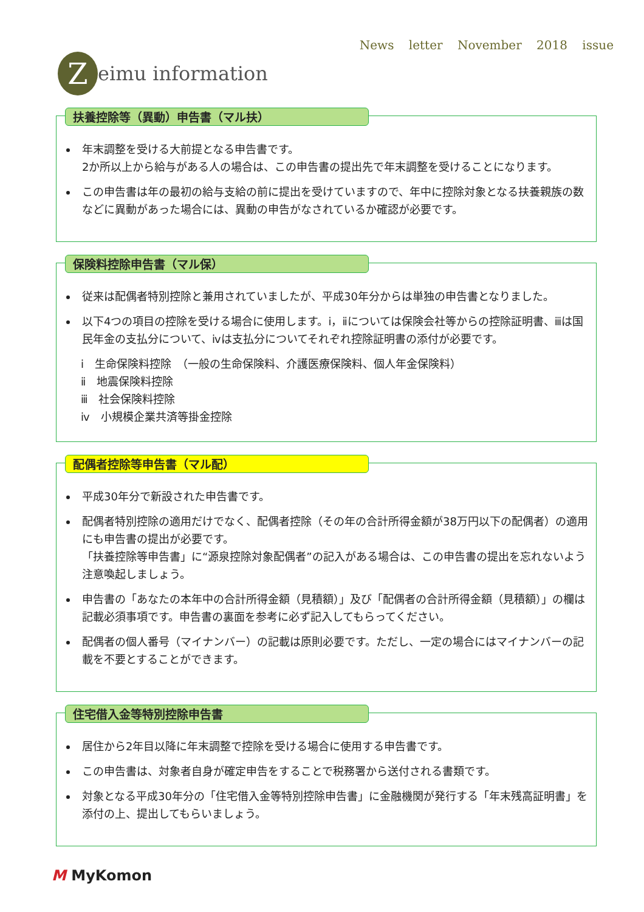News letter November 2018 issue
Z
eimu information
扶養控除等（異動）申告書（マル扶）
年末調整を受ける大前提となる申告書です。
2か所以上から給与がある人の場合は、この申告書の提出先で年末調整を受けることになります。
この申告書は年の最初の給与支給の前に提出を受けていますので、年中に控除対象となる扶養親族の数などに異動があった場合には、異動の申告がなされているか確認が必要です。
保険料控除申告書（マル保）
従来は配偶者特別控除と兼用されていましたが、平成30年分からは単独の申告書となりました。
以下4つの項目の控除を受ける場合に使用します。ⅰ，ⅱについては保険会社等からの控除証明書、ⅲは国民年金の支払分について、ⅳは支払分についてそれぞれ控除証明書の添付が必要です。
ⅰ　生命保険料控除　（一般の生命保険料、介護医療保険料、個人年金保険料）
ⅱ　地震保険料控除
ⅲ　社会保険料控除
ⅳ　小規模企業共済等掛金控除
配偶者控除等申告書（マル配）
平成30年分で新設された申告書です。
配偶者特別控除の適用だけでなく、配偶者控除（その年の合計所得金額が38万円以下の配偶者）の適用にも申告書の提出が必要です。
「扶養控除等申告書」に“源泉控除対象配偶者”の記入がある場合は、この申告書の提出を忘れないよう注意喚起しましょう。
申告書の「あなたの本年中の合計所得金額（見積額）」及び「配偶者の合計所得金額（見積額）」の欄は記載必須事項です。申告書の裏面を参考に必ず記入してもらってください。
配偶者の個人番号（マイナンバー）の記載は原則必要です。ただし、一定の場合にはマイナンバーの記載を不要とすることができます。
住宅借入金等特別控除申告書
居住から2年目以降に年末調整で控除を受ける場合に使用する申告書です。
この申告書は、対象者自身が確定申告をすることで税務署から送付される書類です。
対象となる平成30年分の「住宅借入金等特別控除申告書」に金融機関が発行する「年末残高証明書」を添付の上、提出してもらいましょう。
M MyKomon